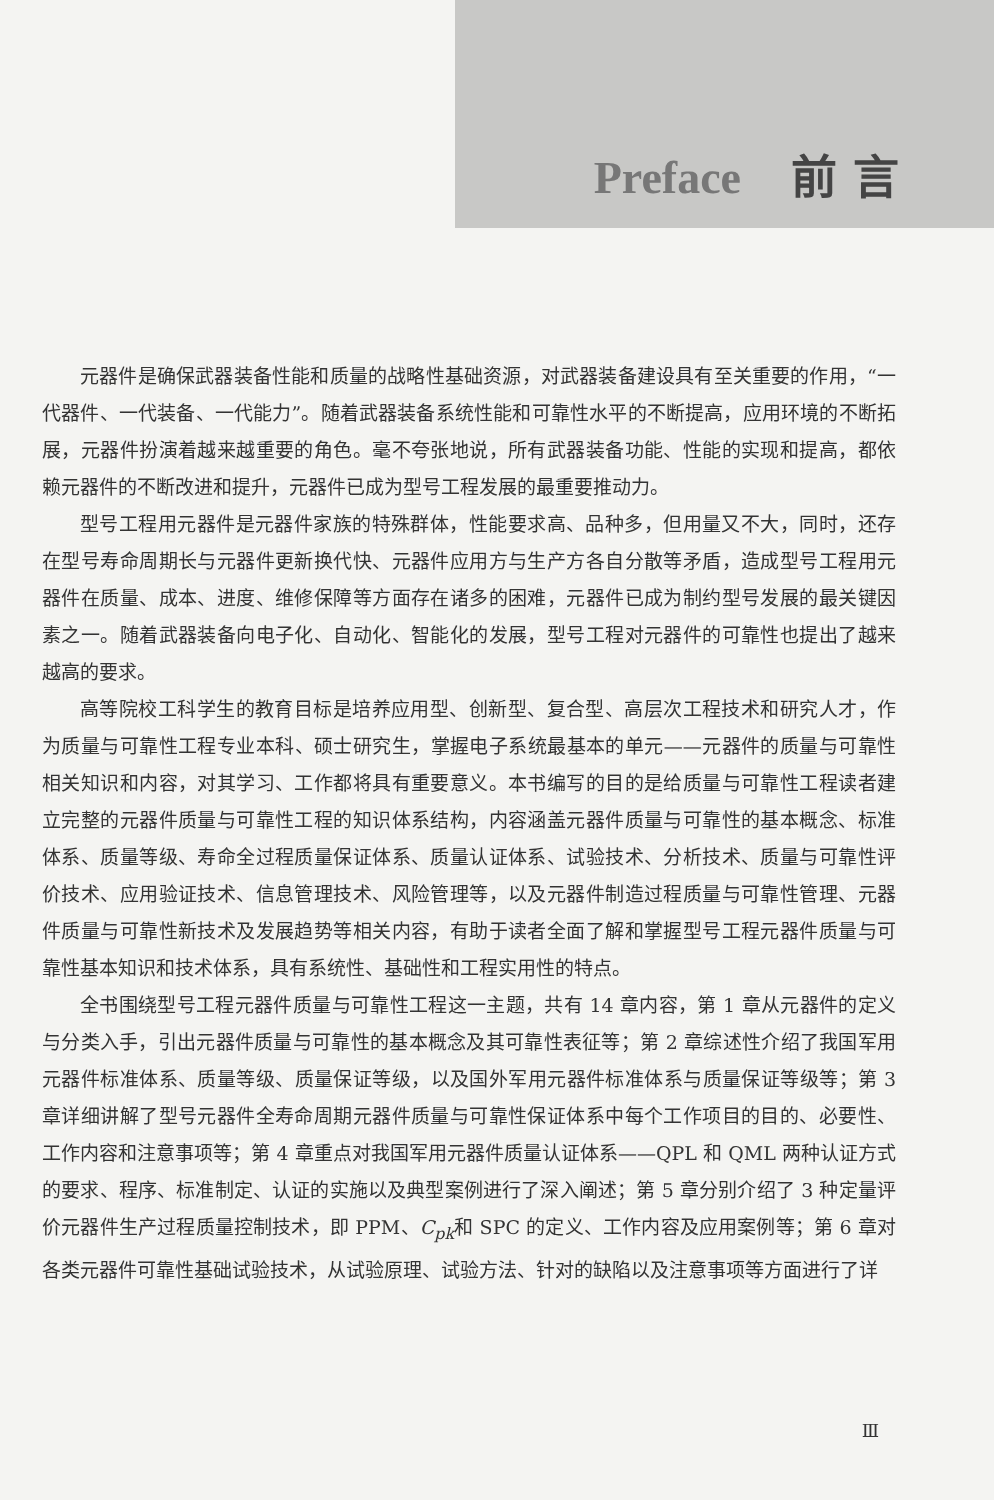Preface 前 言
元器件是确保武器装备性能和质量的战略性基础资源，对武器装备建设具有至关重要的作用，“一代器件、一代装备、一代能力”。随着武器装备系统性能和可靠性水平的不断提高，应用环境的不断拓展，元器件扮演着越来越重要的角色。毫不夸张地说，所有武器装备功能、性能的实现和提高，都依赖元器件的不断改进和提升，元器件已成为型号工程发展的最重要推动力。
型号工程用元器件是元器件家族的特殊群体，性能要求高、品种多，但用量又不大，同时，还存在型号寿命周期长与元器件更新换代快、元器件应用方与生产方各自分散等矛盾，造成型号工程用元器件在质量、成本、进度、维修保障等方面存在诸多的困难，元器件已成为制约型号发展的最关键因素之一。随着武器装备向电子化、自动化、智能化的发展，型号工程对元器件的可靠性也提出了越来越高的要求。
高等院校工科学生的教育目标是培养应用型、创新型、复合型、高层次工程技术和研究人才，作为质量与可靠性工程专业本科、硕士研究生，掌握电子系统最基本的单元——元器件的质量与可靠性相关知识和内容，对其学习、工作都将具有重要意义。本书编写的目的是给质量与可靠性工程读者建立完整的元器件质量与可靠性工程的知识体系结构，内容涵盖元器件质量与可靠性的基本概念、标准体系、质量等级、寿命全过程质量保证体系、质量认证体系、试验技术、分析技术、质量与可靠性评价技术、应用验证技术、信息管理技术、风险管理等，以及元器件制造过程质量与可靠性管理、元器件质量与可靠性新技术及发展趋势等相关内容，有助于读者全面了解和掌握型号工程元器件质量与可靠性基本知识和技术体系，具有系统性、基础性和工程实用性的特点。
全书围绕型号工程元器件质量与可靠性工程这一主题，共有 14 章内容，第 1 章从元器件的定义与分类入手，引出元器件质量与可靠性的基本概念及其可靠性表征等；第 2 章综述性介绍了我国军用元器件标准体系、质量等级、质量保证等级，以及国外军用元器件标准体系与质量保证等级等；第 3 章详细讲解了型号元器件全寿命周期元器件质量与可靠性保证体系中每个工作项目的目的、必要性、工作内容和注意事项等；第 4 章重点对我国军用元器件质量认证体系——QPL 和 QML 两种认证方式的要求、程序、标准制定、认证的实施以及典型案例进行了深入阐述；第 5 章分别介绍了 3 种定量评价元器件生产过程质量控制技术，即 PPM、C<sub>pk</sub>和 SPC 的定义、工作内容及应用案例等；第 6 章对各类元器件可靠性基础试验技术，从试验原理、试验方法、针对的缺陷以及注意事项等方面进行了详
Ⅲ